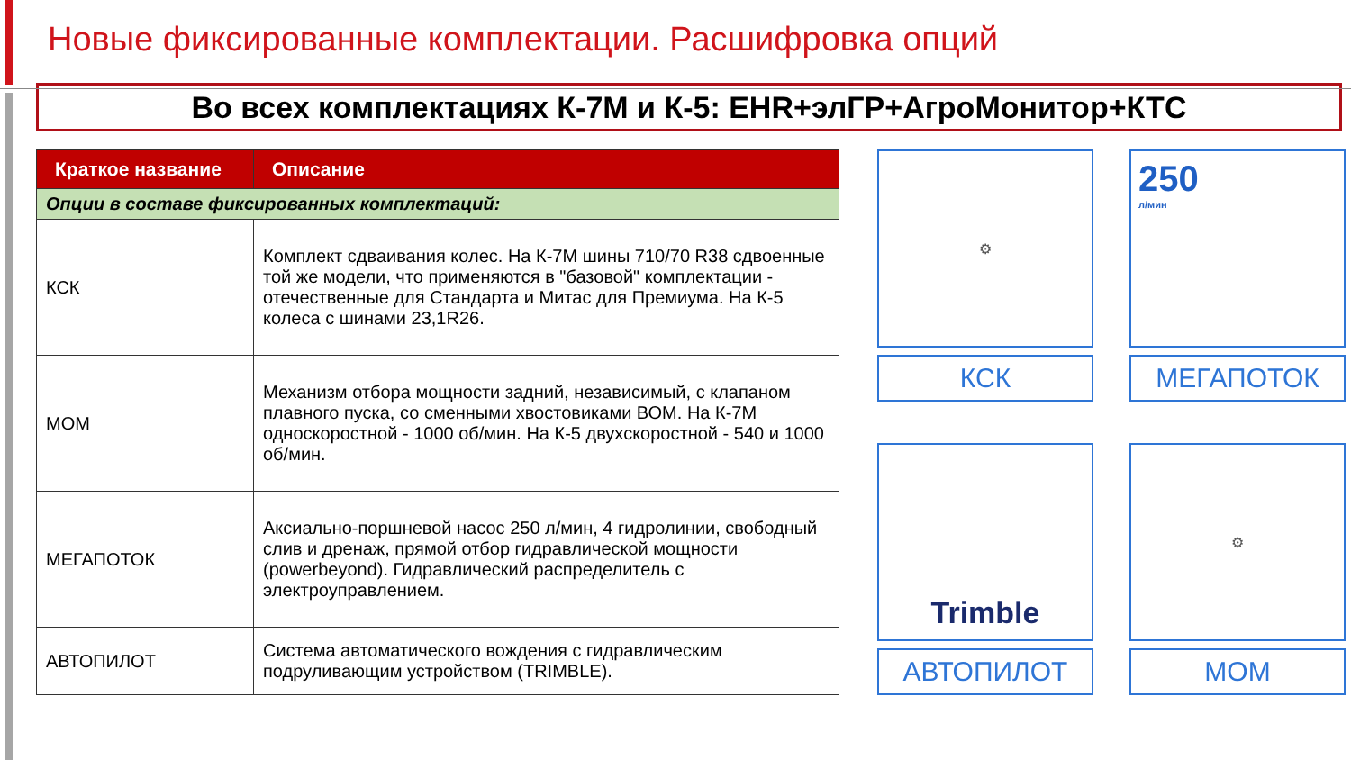Новые фиксированные комплектации. Расшифровка опций
Во всех комплектациях К-7М и К-5: EHR+элГР+АгроМонитор+КТС
| Краткое название | Описание |
| --- | --- |
| Опции в составе фиксированных комплектаций: | |
| КСК | Комплект сдваивания колес. На К-7М шины 710/70 R38 сдвоенные той же модели, что применяются в "базовой" комплектации - отечественные для Стандарта и Митас для Премиума. На К-5 колеса с шинами 23,1R26. |
| МОМ | Механизм отбора мощности задний, независимый, с клапаном плавного пуска, со сменными хвостовиками ВОМ. На К-7М односкоростной - 1000 об/мин. На К-5 двухскоростной - 540 и 1000 об/мин. |
| МЕГАПОТОК | Аксиально-поршневой насос 250 л/мин, 4 гидролинии, свободный слив и дренаж, прямой отбор гидравлической мощности (powerbeyond). Гидравлический распределитель с электроуправлением. |
| АВТОПИЛОТ | Система автоматического вождения с гидравлическим подруливающим устройством (TRIMBLE). |
⚙
КСК
250
л/мин
МЕГАПОТОК
Trimble
АВТОПИЛОТ
⚙
МОМ